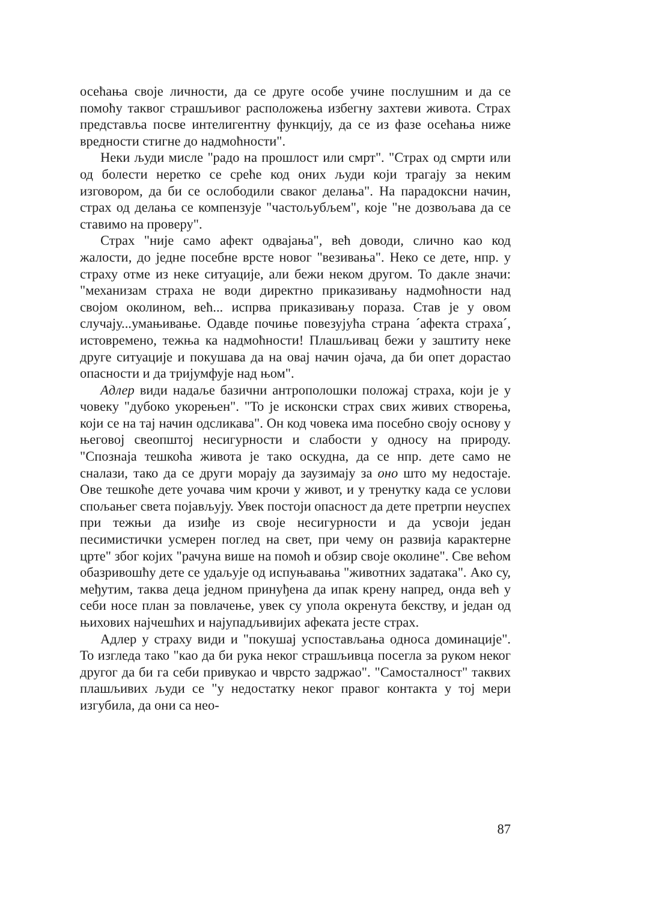осећања своје личности, да се друге особе учине послушним и да се помоћу таквог страшљивог расположења избегну захтеви живота. Страх представља посве интелигентну функцију, да се из фазе осећања ниже вредности стигне до надмоћности".
Неки људи мисле "радо на прошлост или смрт". "Страх од смрти или од болести нерeтко се среће код оних људи који трагају за неким изговором, да би се ослободили сваког делања". На парадоксни начин, страх од делања се компензује "частољубљем", које "не дозвољава да се ставимо на проверу".
Страх "није само афект одвајања", већ доводи, слично као код жалости, до једне посебне врсте новог "везивања". Неко се дете, нпр. у страху отме из неке ситуације, али бежи неком другом. То дакле значи: "механизам страха не води директно приказивању надмоћности над својом околином, већ... испрва приказивању пораза. Став је у овом случају...умањивање. Одавде почиње повезујућа страна ´афекта страха´, истовремено, тежња ка надмоћности! Плашљивац бежи у заштиту неке друге ситуације и покушава да на овај начин ојача, да би опет дорастао опасности и да тријумфује над њом".
Адлер види надаље базични антрополошки положај страха, који је у човеку "дубоко укорењен". "То је исконски страх свих живих створења, који се на тај начин одсликава". Он код човека има посебно своју основу у његовој свеопштој несигурности и слабости у односу на природу. "Спознаја тешкоћа живота је тако оскудна, да се нпр. дете само не сналази, тако да се други морају да заузимају за оно што му недостаје. Ове тешкоће дете уочава чим крочи у живот, и у тренутку када се услови спољањег света појављују. Увек постоји опасност да дете претрпи неуспех при тежњи да изиђе из своје несигурности и да усвоји један песимистички усмерен поглед на свет, при чему он развија карактерне црте" због којих "рачуна више на помоћ и обзир своје околине". Све већом обазривошћу дете се удаљује од испуњавања "животних задатака". Ако су, међутим, таква деца једном принуђена да ипак крену напред, онда већ у себи носе план за повлачење, увек су упола окренута бекству, и један од њихових најчешћих и најупадљивијих афеката јесте страх.
Адлер у страху види и "покушај успостављања односа доминације". То изгледа тако "као да би рука неког страшљивца посегла за руком неког другог да би га себи привукао и чврсто задржао". "Самосталност" таквих плашљивих људи се "у недостатку неког правог контакта у тој мери изгубила, да они са нео-
87